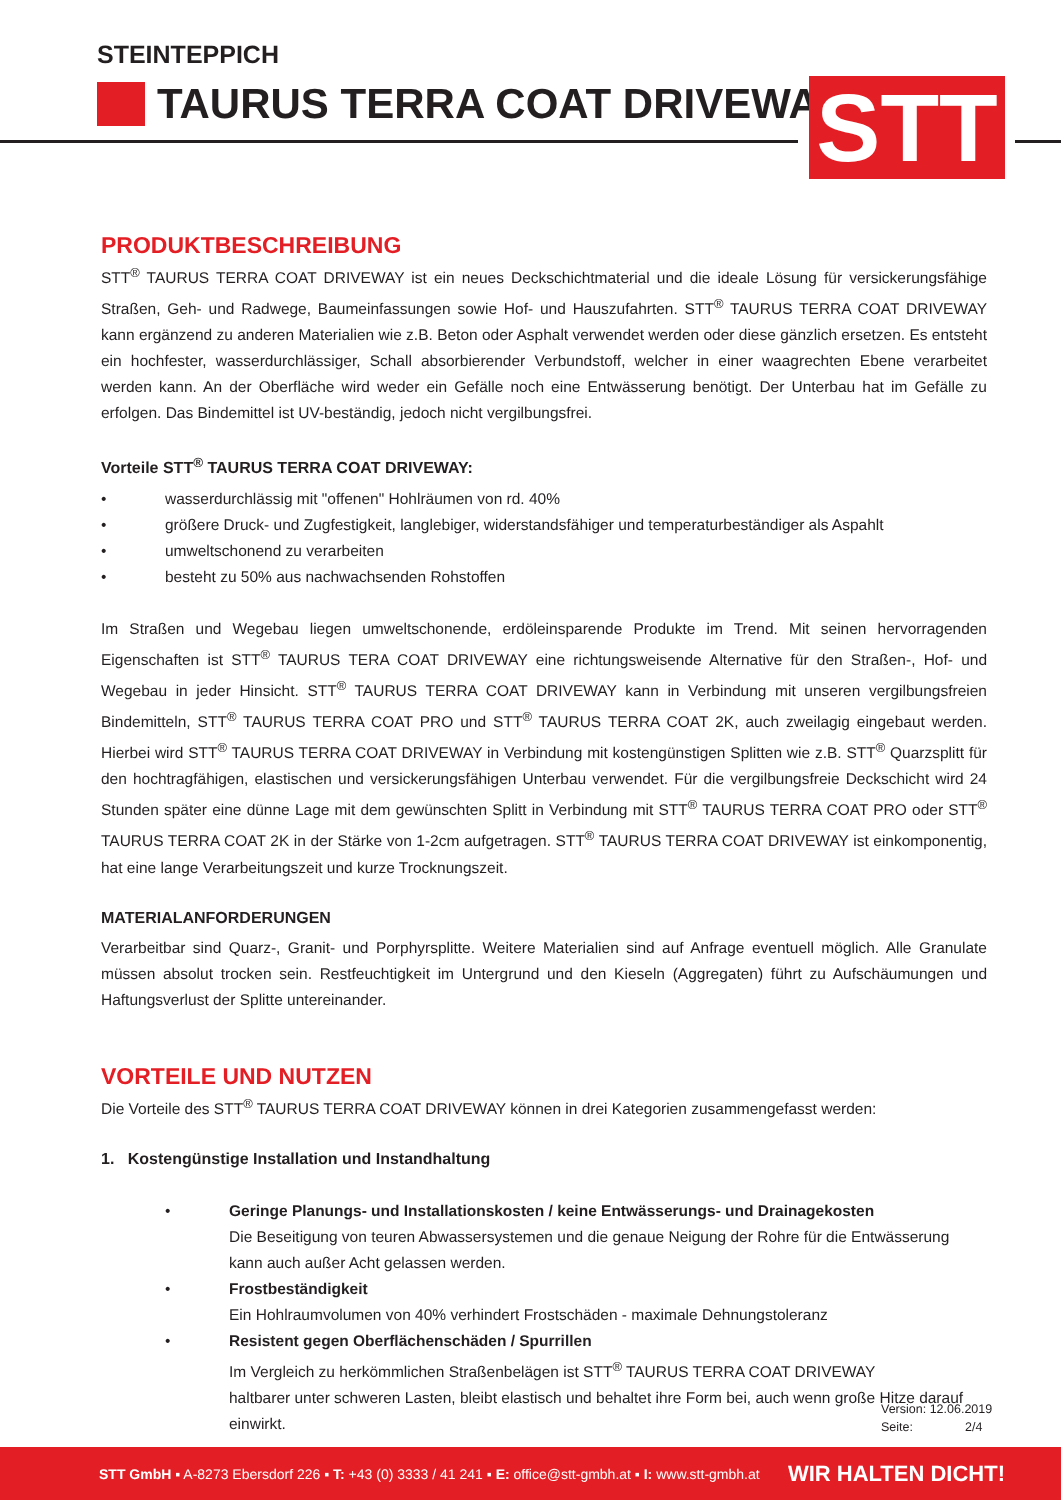STEINTEPPICH
TAURUS TERRA COAT DRIVEWAY STT
PRODUKTBESCHREIBUNG
STT<sup>®</sup> TAURUS TERRA COAT DRIVEWAY ist ein neues Deckschichtmaterial und die ideale Lösung für versickerungsfähige Straßen, Geh- und Radwege, Baumeinfassungen sowie Hof- und Hauszufahrten. STT<sup>®</sup> TAURUS TERRA COAT DRIVEWAY kann ergänzend zu anderen Materialien wie z.B. Beton oder Asphalt verwendet werden oder diese gänzlich ersetzen. Es entsteht ein hochfester, wasserdurchlässiger, Schall absorbierender Verbundstoff, welcher in einer waagrechten Ebene verarbeitet werden kann. An der Oberfläche wird weder ein Gefälle noch eine Entwässerung benötigt. Der Unterbau hat im Gefälle zu erfolgen. Das Bindemittel ist UV-beständig, jedoch nicht vergilbungsfrei.
Vorteile STT<sup>®</sup> TAURUS TERRA COAT DRIVEWAY:
• wasserdurchlässig mit "offenen" Hohlräumen von rd. 40%
• größere Druck- und Zugfestigkeit, langlebiger, widerstandsfähiger und temperaturbeständiger als Aspahlt
• umweltschonend zu verarbeiten
• besteht zu 50% aus nachwachsenden Rohstoffen
Im Straßen und Wegebau liegen umweltschonende, erdöleinsparende Produkte im Trend. Mit seinen hervorragenden Eigenschaften ist STT<sup>®</sup> TAURUS TERA COAT DRIVEWAY eine richtungsweisende Alternative für den Straßen-, Hof- und Wegebau in jeder Hinsicht. STT<sup>®</sup> TAURUS TERRA COAT DRIVEWAY kann in Verbindung mit unseren vergilbungsfreien Bindemitteln, STT<sup>®</sup> TAURUS TERRA COAT PRO und STT<sup>®</sup> TAURUS TERRA COAT 2K, auch zweilagig eingebaut werden. Hierbei wird STT<sup>®</sup> TAURUS TERRA COAT DRIVEWAY in Verbindung mit kostengünstigen Splitten wie z.B. STT<sup>®</sup> Quarzsplitt für den hochtragfähigen, elastischen und versickerungsfähigen Unterbau verwendet. Für die vergilbungsfreie Deckschicht wird 24 Stunden später eine dünne Lage mit dem gewünschten Splitt in Verbindung mit STT<sup>®</sup> TAURUS TERRA COAT PRO oder STT<sup>®</sup> TAURUS TERRA COAT 2K in der Stärke von 1-2cm aufgetragen. STT<sup>®</sup> TAURUS TERRA COAT DRIVEWAY ist einkomponentig, hat eine lange Verarbeitungszeit und kurze Trocknungszeit.
MATERIALANFORDERUNGEN
Verarbeitbar sind Quarz-, Granit- und Porphyrsplitte. Weitere Materialien sind auf Anfrage eventuell möglich. Alle Granulate müssen absolut trocken sein. Restfeuchtigkeit im Untergrund und den Kieseln (Aggregaten) führt zu Aufschäumungen und Haftungsverlust der Splitte untereinander.
VORTEILE UND NUTZEN
Die Vorteile des STT<sup>®</sup> TAURUS TERRA COAT DRIVEWAY können in drei Kategorien zusammengefasst werden:
1. Kostengünstige Installation und Instandhaltung
• Geringe Planungs- und Installationskosten / keine Entwässerungs- und Drainagekosten
Die Beseitigung von teuren Abwassersystemen und die genaue Neigung der Rohre für die Entwässerung kann auch außer Acht gelassen werden.
• Frostbeständigkeit
Ein Hohlraumvolumen von 40% verhindert Frostschäden - maximale Dehnungstoleranz
• Resistent gegen Oberflächenschäden / Spurrillen
Im Vergleich zu herkömmlichen Straßenbelägen ist STT<sup>®</sup> TAURUS TERRA COAT DRIVEWAY
haltbarer unter schweren Lasten, bleibt elastisch und behaltet ihre Form bei, auch wenn große Hitze darauf einwirkt.
Version: 12.06.2019
Seite: 2/4
STT GmbH ▪ A-8273 Ebersdorf 226 ▪ T: +43 (0) 3333 / 41 241 ▪ E: office@stt-gmbh.at ▪ I: www.stt-gmbh.at
WIR HALTEN DICHT!